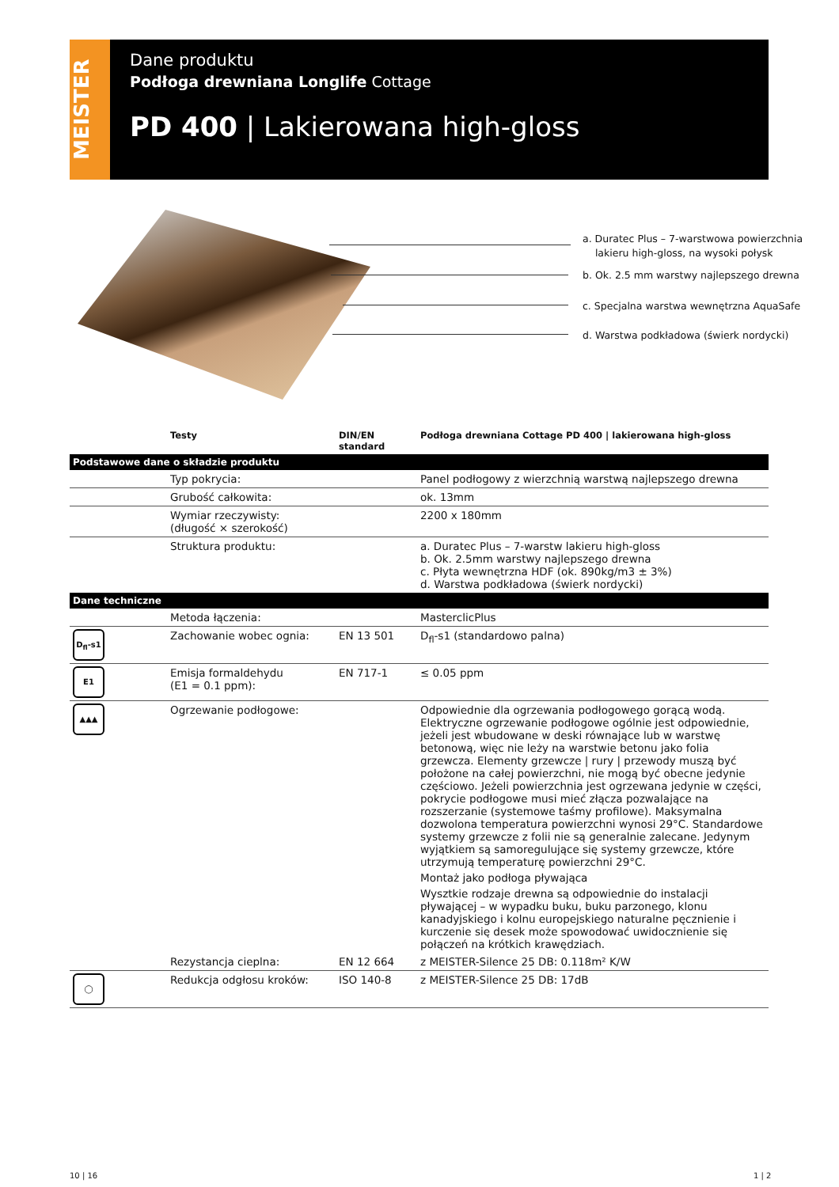MEISTER
Dane produktu
Podłoga drewniana Longlife Cottage
PD 400 | Lakierowana high-gloss
a. Duratec Plus – 7-warstwowa powierzchnia
lakieru high-gloss, na wysoki połysk
b. Ok. 2.5 mm warstwy najlepszego drewna
c. Specjalna warstwa wewnętrzna AquaSafe
d. Warstwa podkładowa (świerk nordycki)
| | Testy | DIN/EN standard | Podłoga drewniana Cottage PD 400 / lakierowana high-gloss |
| --- | --- | --- | --- |
| Podstawowe dane o składzie produktu | | | |
| | Typ pokrycia: | | Panel podłogowy z wierzchnią warstwą najlepszego drewna |
| | Grubość całkowita: | | ok. 13mm |
| | Wymiar rzeczywisty: (długość × szerokość) | | 2200 x 180mm |
| | Struktura produktu: | | a. Duratec Plus – 7-warstw lakieru high-gloss b. Ok. 2.5mm warstwy najlepszego drewna c. Płyta wewnętrzna HDF (ok. 890kg/m3 ± 3%) d. Warstwa podkładowa (świerk nordycki) |
| Dane techniczne | | | |
| | Metoda łączenia: | | MasterclicPlus |
| D<sub>fl</sub>-s1 | Zachowanie wobec ognia: | EN 13 501 | D<sub>fl</sub>-s1 (standardowo palna) |
| E1 | Emisja formaldehydu (E1 = 0.1 ppm): | EN 717-1 | ≤ 0.05 ppm |
| ▲▲▲ | Ogrzewanie podłogowe: | | Odpowiednie dla ogrzewania podłogowego gorącą wodą. Elektryczne ogrzewanie podłogowe ogólnie jest odpowiednie, jeżeli jest wbudowane w deski równające lub w warstwę betonową, więc nie leży na warstwie betonu jako folia grzewcza. Elementy grzewcze / rury / przewody muszą być położone na całej powierzchni, nie mogą być obecne jedynie częściowo. Jeżeli powierzchnia jest ogrzewana jedynie w części, pokrycie podłogowe musi mieć złącza pozwalające na rozszerzanie (systemowe taśmy profilowe). Maksymalna dozwolona temperatura powierzchni wynosi 29°C. Standardowe systemy grzewcze z folii nie są generalnie zalecane. Jedynym wyjątkiem są samoregulujące się systemy grzewcze, które utrzymują temperaturę powierzchni 29°C. Montaż jako podłoga pływająca Wysztkie rodzaje drewna są odpowiednie do instalacji pływającej – w wypadku buku, buku parzonego, klonu kanadyjskiego i kolnu europejskiego naturalne pęcznienie i kurczenie się desek może spowodować uwidocznienie się połączeń na krótkich krawędziach. |
| | Rezystancja cieplna: | EN 12 664 | z MEISTER-Silence 25 DB: 0.118m² K/W |
| ◯ | Redukcja odgłosu kroków: | ISO 140-8 | z MEISTER-Silence 25 DB: 17dB |
10 | 16 1 | 2